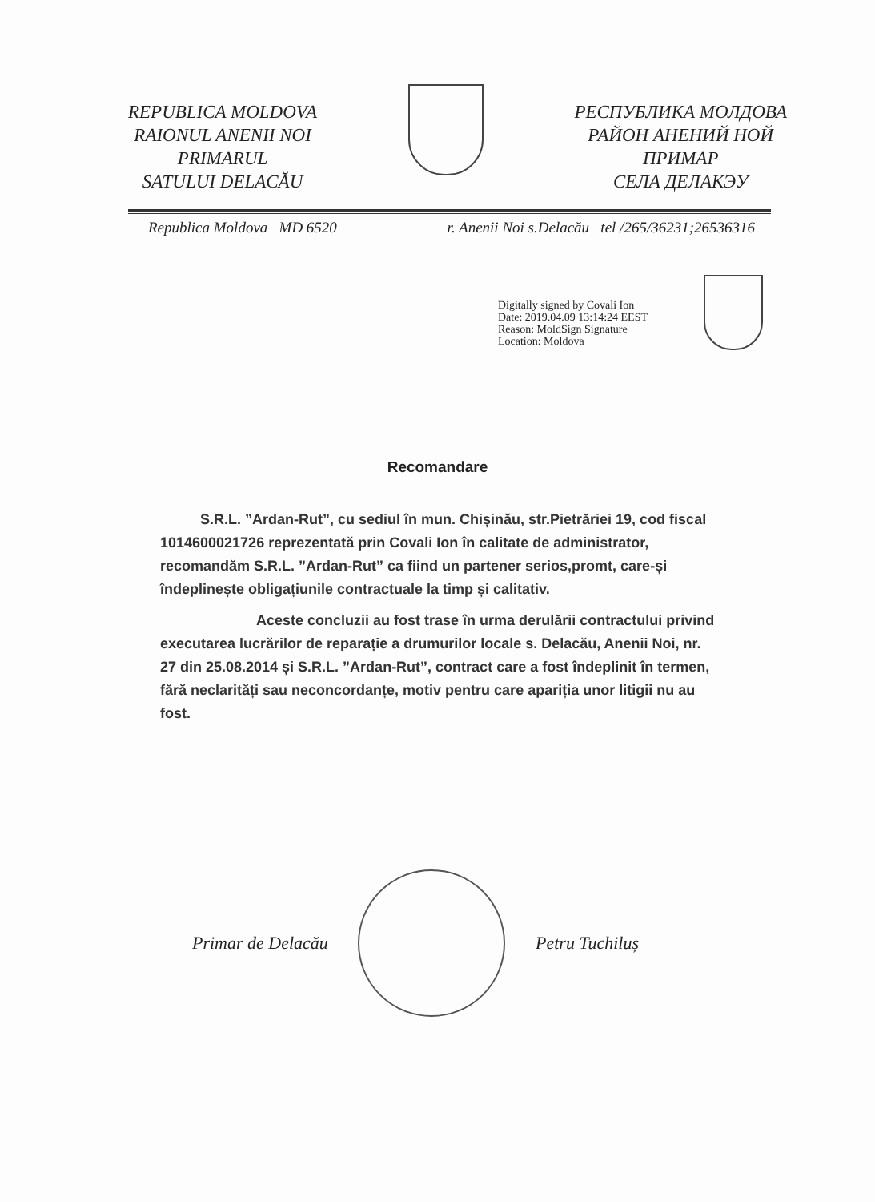REPUBLICA MOLDOVA
RAIONUL ANENII NOI
PRIMARUL
SATULUI DELACĂU
РЕСПУБЛИКА МОЛДОВА
РАЙОН АНЕНИЙ НОЙ
ПРИМАР
СЕЛА ДЕЛАКЭУ
Republica Moldova MD 6520 r. Anenii Noi s.Delacău tel /265/36231;26536316
Digitally signed by Covali Ion
Date: 2019.04.09 13:14:24 EEST
Reason: MoldSign Signature
Location: Moldova
Recomandare
S.R.L. ”Ardan-Rut”, cu sediul în mun. Chișinău, str.Pietrăriei 19, cod fiscal 1014600021726 reprezentată prin Covali Ion în calitate de administrator, recomandăm S.R.L. ”Ardan-Rut” ca fiind un partener serios,promt, care-și îndeplinește obligațiunile contractuale la timp și calitativ.
Aceste concluzii au fost trase în urma derulării contractului privind executarea lucrărilor de reparație a drumurilor locale s. Delacău, Anenii Noi, nr. 27 din 25.08.2014 și S.R.L. ”Ardan-Rut”, contract care a fost îndeplinit în termen, fără neclarități sau neconcordanțe, motiv pentru care apariția unor litigii nu au fost.
Primar de Delacău Petru Tuchiluș